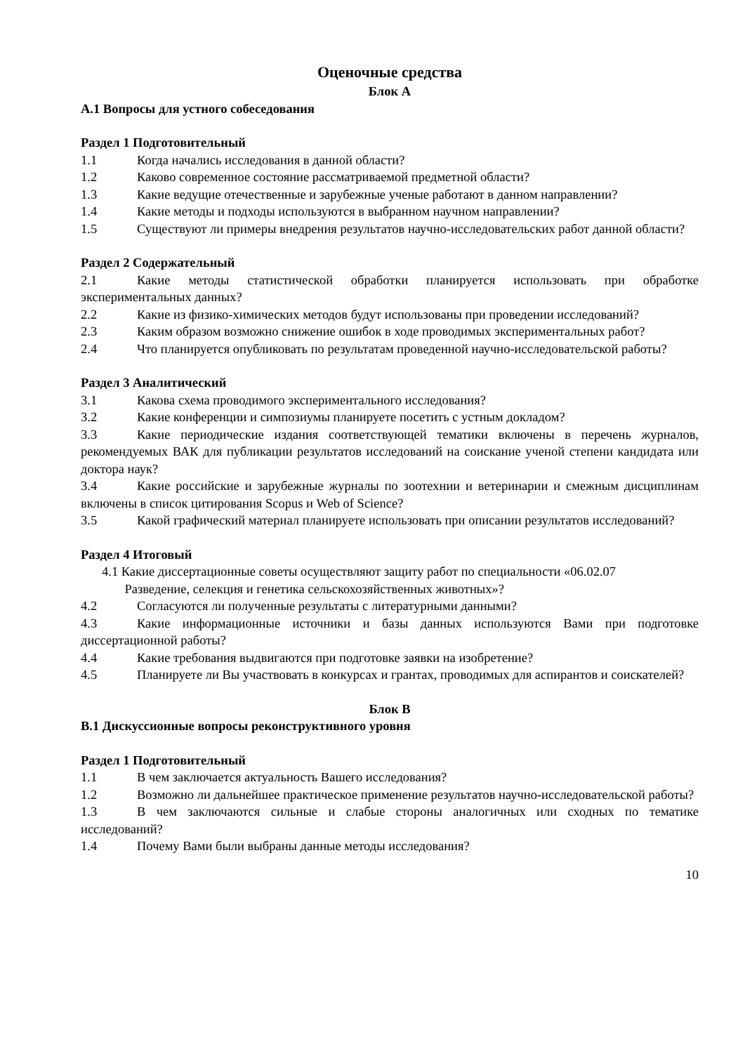Оценочные средства
Блок А
А.1 Вопросы для устного собеседования
Раздел 1 Подготовительный
1.1 Когда начались исследования в данной области?
1.2 Каково современное состояние рассматриваемой предметной области?
1.3 Какие ведущие отечественные и зарубежные ученые работают в данном направлении?
1.4 Какие методы и подходы используются в выбранном научном направлении?
1.5 Существуют ли примеры внедрения результатов научно-исследовательских работ данной области?
Раздел 2 Содержательный
2.1 Какие методы статистической обработки планируется использовать при обработке экспериментальных данных?
2.2 Какие из физико-химических методов будут использованы при проведении исследований?
2.3 Каким образом возможно снижение ошибок в ходе проводимых экспериментальных работ?
2.4 Что планируется опубликовать по результатам проведенной научно-исследовательской работы?
Раздел 3 Аналитический
3.1 Какова схема проводимого экспериментального исследования?
3.2 Какие конференции и симпозиумы планируете посетить с устным докладом?
3.3 Какие периодические издания соответствующей тематики включены в перечень журналов, рекомендуемых ВАК для публикации результатов исследований на соискание ученой степени кандидата или доктора наук?
3.4 Какие российские и зарубежные журналы по зоотехнии и ветеринарии и смежным дисциплинам включены в список цитирования Scopus и Web of Science?
3.5 Какой графический материал планируете использовать при описании результатов исследований?
Раздел 4 Итоговый
4.1 Какие диссертационные советы осуществляют защиту работ по специальности «06.02.07
Разведение, селекция и генетика сельскохозяйственных животных»?
4.2 Согласуются ли полученные результаты с литературными данными?
4.3 Какие информационные источники и базы данных используются Вами при подготовке диссертационной работы?
4.4 Какие требования выдвигаются при подготовке заявки на изобретение?
4.5 Планируете ли Вы участвовать в конкурсах и грантах, проводимых для аспирантов и соискателей?
Блок В
В.1 Дискуссионные вопросы реконструктивного уровня
Раздел 1 Подготовительный
1.1 В чем заключается актуальность Вашего исследования?
1.2 Возможно ли дальнейшее практическое применение результатов научно-исследовательской работы?
1.3 В чем заключаются сильные и слабые стороны аналогичных или сходных по тематике исследований?
1.4 Почему Вами были выбраны данные методы исследования?
10